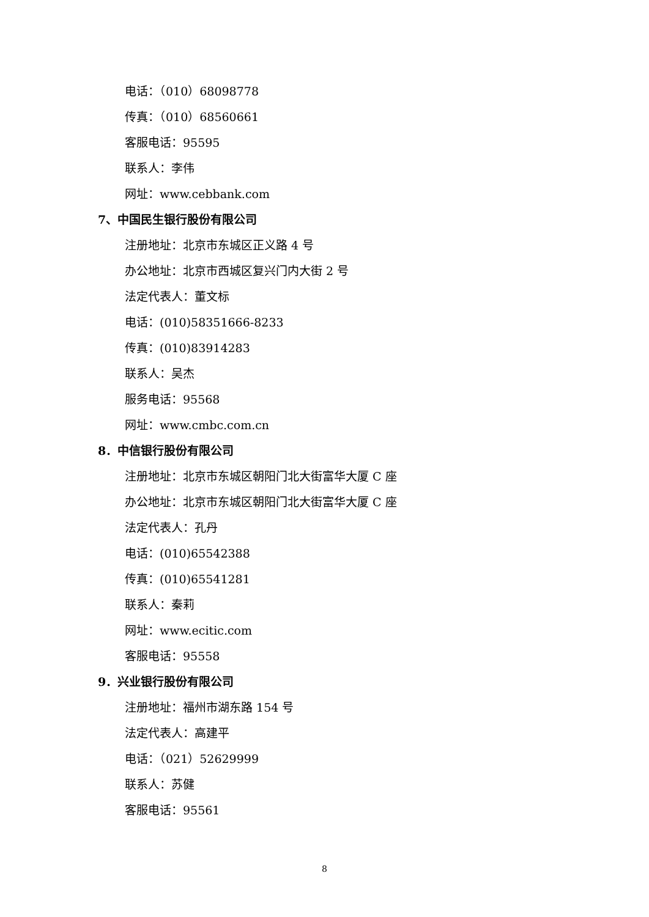电话：（010）68098778
传真：（010）68560661
客服电话：95595
联系人：李伟
网址：www.cebbank.com
7、中国民生银行股份有限公司
注册地址：北京市东城区正义路 4 号
办公地址：北京市西城区复兴门内大街 2 号
法定代表人：董文标
电话：(010)58351666-8233
传真：(010)83914283
联系人：吴杰
服务电话：95568
网址：www.cmbc.com.cn
8．中信银行股份有限公司
注册地址：北京市东城区朝阳门北大街富华大厦 C 座
办公地址：北京市东城区朝阳门北大街富华大厦 C 座
法定代表人：孔丹
电话：(010)65542388
传真：(010)65541281
联系人：秦莉
网址：www.ecitic.com
客服电话：95558
9．兴业银行股份有限公司
注册地址：福州市湖东路 154 号
法定代表人：高建平
电话：（021）52629999
联系人：苏健
客服电话：95561
8